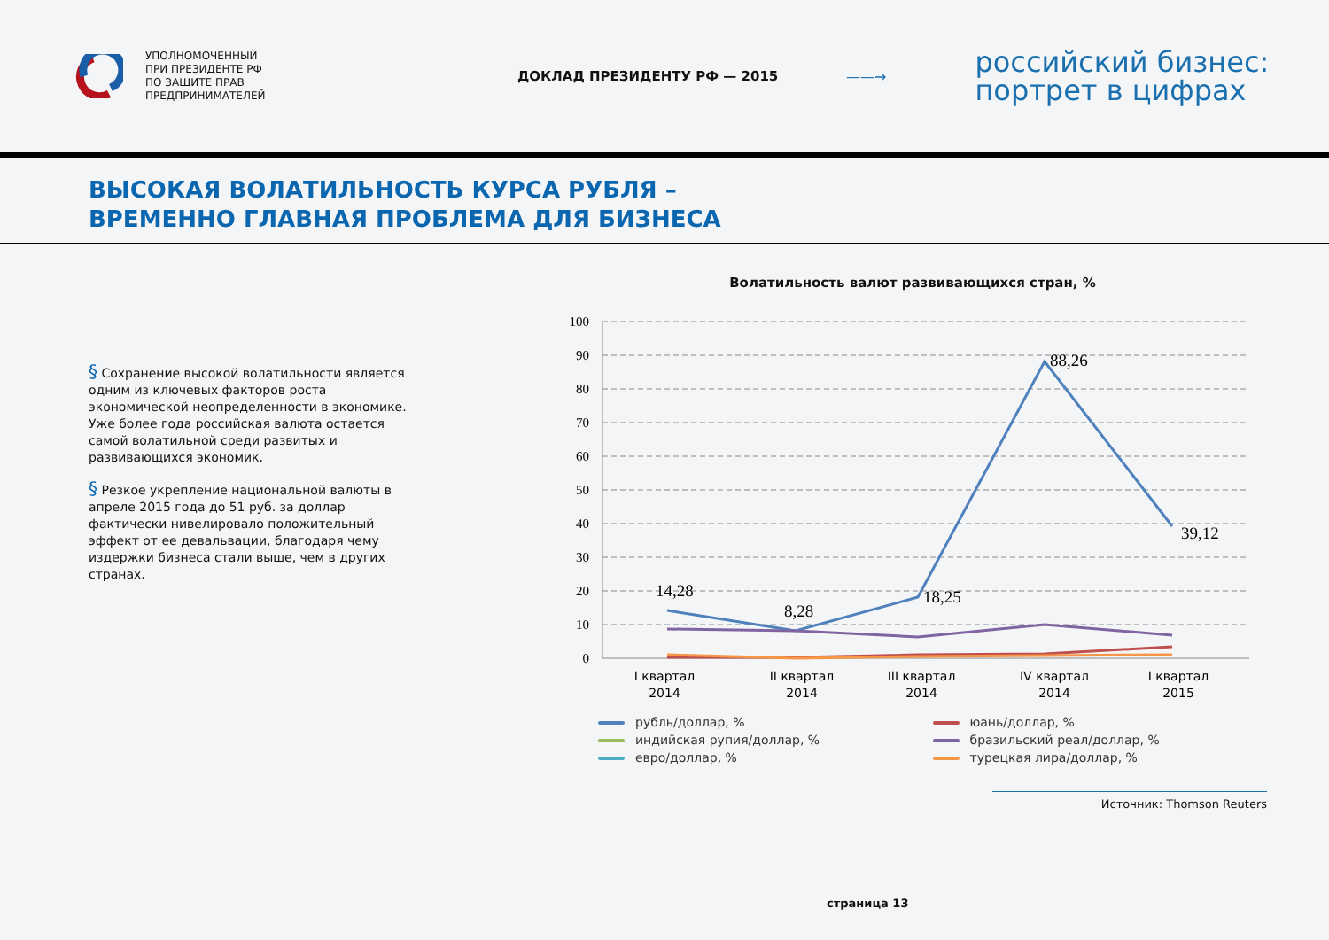УПОЛНОМОЧЕННЫЙ
ПРИ ПРЕЗИДЕНТЕ РФ
ПО ЗАЩИТЕ ПРАВ
ПРЕДПРИНИМАТЕЛЕЙ
ДОКЛАД ПРЕЗИДЕНТУ РФ — 2015 ——→
российский бизнес:
портрет в цифрах
ВЫСОКАЯ ВОЛАТИЛЬНОСТЬ КУРСА РУБЛЯ –
ВРЕМЕННО ГЛАВНАЯ ПРОБЛЕМА ДЛЯ БИЗНЕСА
§ Сохранение высокой волатильности является одним из ключевых факторов роста экономической неопределенности в экономике. Уже более года российская валюта остается самой волатильной среди развитых и развивающихся экономик.
§ Резкое укрепление национальной валюты в апреле 2015 года до 51 руб. за доллар фактически нивелировало положительный эффект от ее девальвации, благодаря чему издержки бизнеса стали выше, чем в других странах.
Волатильность валют развивающихся стран, %
100
90
80
70
60
50
40
30
20
10
0
14,28
8,28
18,25
88,26
39,12
I квартал
2014
II квартал
2014
III квартал
2014
IV квартал
2014
I квартал
2015
рубль/доллар, %
юань/доллар, %
индийская рупия/доллар, %
бразильский реал/доллар, %
евро/доллар, %
турецкая лира/доллар, %
Источник: Thomson Reuters
страница 13